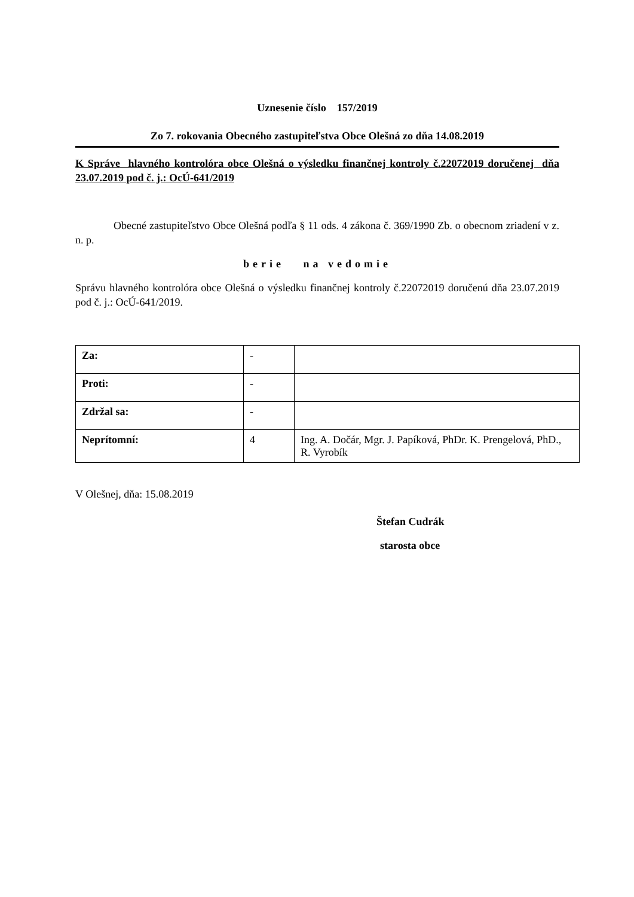Uznesenie číslo 157/2019
Zo 7. rokovania Obecného zastupiteľstva Obce Olešná zo dňa 14.08.2019
K Správe hlavného kontrolóra obce Olešná o výsledku finančnej kontroly č.22072019 doručenej dňa 23.07.2019 pod č. j.: OcÚ-641/2019
Obecné zastupiteľstvo Obce Olešná podľa § 11 ods. 4 zákona č. 369/1990 Zb. o obecnom zriadení v z. n. p.
berie na vedomie
Správu hlavného kontrolóra obce Olešná o výsledku finančnej kontroly č.22072019 doručenú dňa 23.07.2019 pod č. j.: OcÚ-641/2019.
| Za: | - | |
| Proti: | - | |
| Zdržal sa: | - | |
| Neprítomní: | 4 | Ing. A. Dočár, Mgr. J. Papíková, PhDr. K. Prengelová, PhD., R. Vyrobík |
V Olešnej, dňa: 15.08.2019
Štefan Cudrák
starosta obce